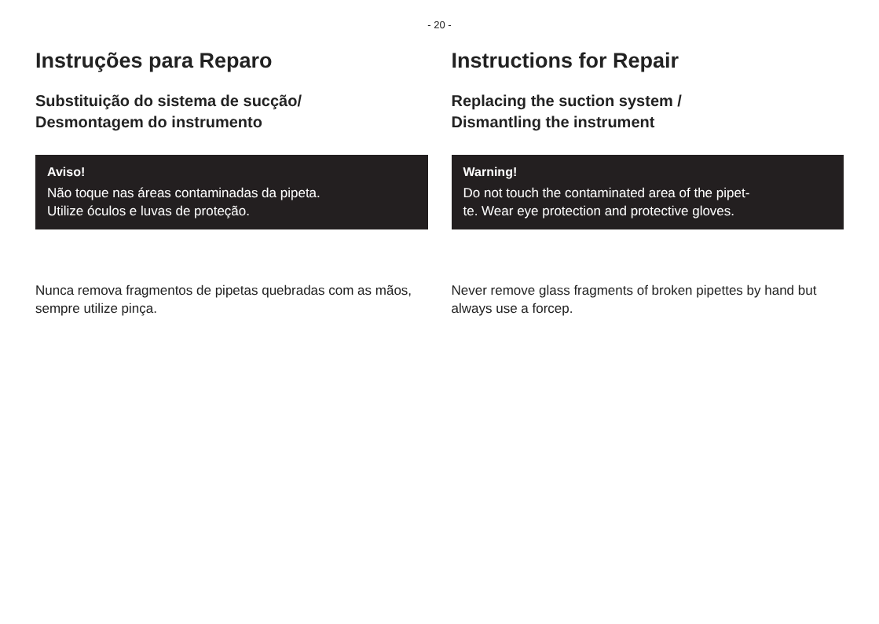- 20 -
Instruções para Reparo
Substituição do sistema de sucção/
Desmontagem do instrumento
Aviso!
Não toque nas áreas contaminadas da pipeta.
Utilize óculos e luvas de proteção.
Nunca remova fragmentos de pipetas quebradas com as mãos, sempre utilize pinça.
Instructions for Repair
Replacing the suction system /
Dismantling the instrument
Warning!
Do not touch the contaminated area of the pipet-
te. Wear eye protection and protective gloves.
Never remove glass fragments of broken pipettes by hand but always use a forcep.